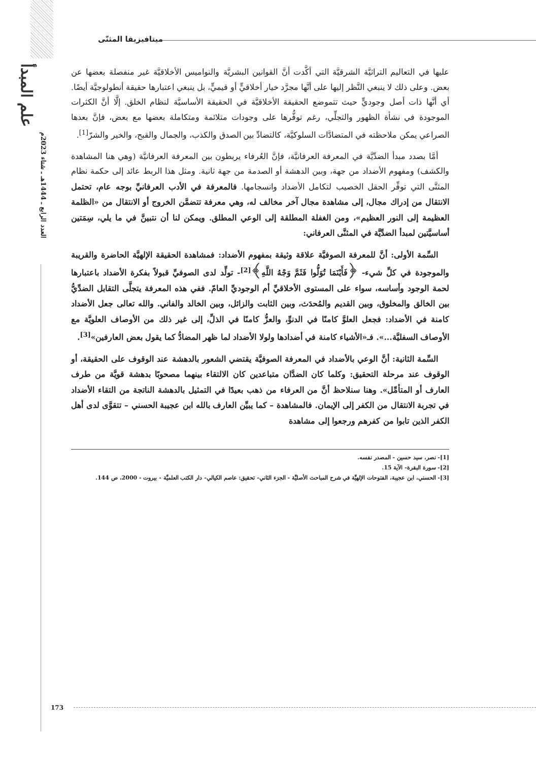علم المبدأ
العدد الرابع ـ 1444هـ ـ شتاء 2023م
ميتافيزيقا المثنّى
عليها في التعاليم التراثيَّة الشرقيَّة التي أكَّدت أنَّ القوانين البشريَّة والنواميس الأخلاقيَّة غير منفصلة بعضها عن بعض. وعلى ذلك لا ينبغي النَّظر إليها على أنَّها مجرَّد خيار أخلاقيٍّ أو قيميٍّ، بل ينبغي اعتبارها حقيقة أنطولوجيَّة أيضًا. أي أنَّها ذات أصل وجوديٍّ حيث تتموضع الحقيقة الأخلاقيَّة في الحقيقة الأساسيَّة لنظام الخلق. إلَّا أنَّ الكثرات الموجودة في نشأة الظهور والتجلِّي، رغم توفُّرها على وجودات متلائمة ومتكاملة بعضها مع بعض، فإنَّ بعدها الصراعي يمكن ملاحظته في المتضادَّات السلوكيَّة، كالتضادِّ بين الصدق والكذب، والجمال والقبح، والخير والشرّ<sup>[1]</sup>.
أمَّا بصدد مبدأ الضدِّيَّة في المعرفة العرفانيَّة، فإنَّ العُرفاء يربطون بين المعرفة العرفانيَّة (وهي هنا المشاهدة والكشف) ومفهوم الأضداد من جهة، وبين الدهشة أو الصدمة من جهة ثانية. ومثل هذا الربط عائد إلى حكمة نظام المثنَّى التي توفِّر الحقل الخصيب لتكامل الأضداد وانسجامها. فالمعرفة في الأدب العرفانيِّ بوجه عام، تحتمل الانتقال من إدراك مجال، إلى مشاهدة مجال آخر مخالف له، وهي معرفة تتضمَّن الخروج أو الانتقال من «الظلمة العظيمة إلى النور العظيم»، ومن الغفلة المطلقة إلى الوعي المطلق. ويمكن لنا أن نتبينَّ في ما يلي، سِمَتين أساسيَّتين لمبدأ الضدِّيَّة في المثنَّى العرفاني:
السِّمة الأولى: أنَّ للمعرفة الصوفيَّة علاقة وثيقة بمفهوم الأضداد: فمشاهدة الحقيقة الإلهيَّة الحاضرة والقريبة والموجودة في كلِّ شيء- ﴿فَأَيْنَمَا تُوَلُّوا فَثَمَّ وَجْهُ اللَّهِ﴾<sup>[2]</sup>- تولِّد لدى الصوفيِّ قبولاً بفكرة الأضداد باعتبارها لحمة الوجود وأساسه، سواء على المستوى الأخلاقيِّ أم الوجوديِّ العامّ. ففي هذه المعرفة يتجلَّى التقابل الضدِّيُّ بين الخالق والمخلوق، وبين القديم والمُحدَث، وبين الثابت والزائل، وبين الخالد والفاني. والله تعالى جعل الأضداد كامنة في الأضداد: فجعل العلوَّ كامنًا في الدنوِّ، والعزُّ كامنًا في الذلِّ، إلى غير ذلك من الأوصاف العلويَّة مع الأوصاف السفليَّة...». فـ«الأشياء كامنة في أضدادها ولولا الأضداد لما ظهر المضادُّ كما يقول بعض العارفين»<sup>[3]</sup>.
السِّمة الثانية: أنَّ الوعي بالأضداد في المعرفة الصوفيَّة يقتضي الشعور بالدهشة عند الوقوف على الحقيقة، أو الوقوف عند مرحلة التحقيق: وكلما كان الضدَّان متباعدين كان الالتقاء بينهما مصحوبًا بدهشة قويَّة من طرف العارف أو المتأمِّل». وهنا سنلاحظ أنَّ من العرفاء من ذهب بعيدًا في التمثيل بالدهشة الناتجة من التقاء الأضداد في تجربة الانتقال من الكفر إلى الإيمان. فالمشاهدة – كما يبيِّن العارف بالله ابن عجيبة الحسني – تتقوَّى لدى أهل الكفر الذين تابوا من كفرهم ورجعوا إلى مشاهدة
[1]- نصر، سيد حسين - المصدر نفسه.
[2]- سورة البقرة- الآية 15.
[3]- الحسني، ابن عجيبة، الفتوحات الإلهيَّة في شرح المباحث الأصليَّة - الجزء الثاني- تحقيق: عاصم الكيالي- دار الكتب العلميَّة - بيروت - 2000، ص 144.
173